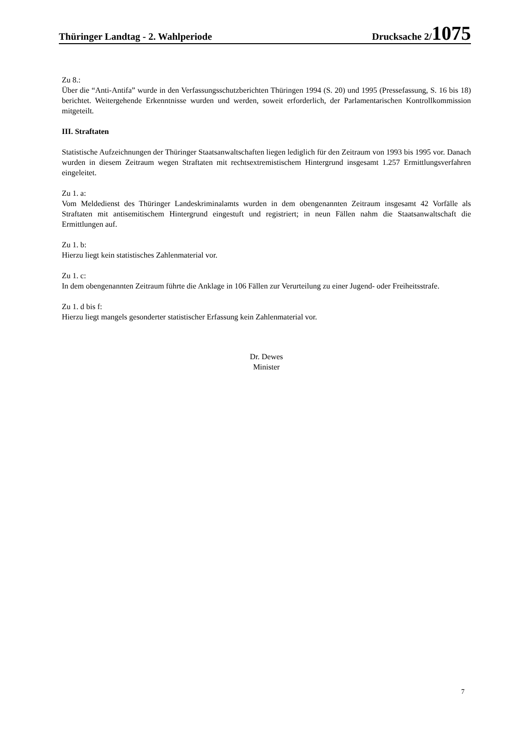Thüringer Landtag - 2. Wahlperiode Drucksache 2/1075
Zu 8.:
Über die “Anti-Antifa” wurde in den Verfassungsschutzberichten Thüringen 1994 (S. 20) und 1995 (Pressefassung, S. 16 bis 18) berichtet. Weitergehende Erkenntnisse wurden und werden, soweit erforderlich, der Parlamentarischen Kontrollkommission mitgeteilt.
III. Straftaten
Statistische Aufzeichnungen der Thüringer Staatsanwaltschaften liegen lediglich für den Zeitraum von 1993 bis 1995 vor. Danach wurden in diesem Zeitraum wegen Straftaten mit rechtsextremistischem Hintergrund insgesamt 1.257 Ermittlungsverfahren eingeleitet.
Zu 1. a:
Vom Meldedienst des Thüringer Landeskriminalamts wurden in dem obengenannten Zeitraum insgesamt 42 Vorfälle als Straftaten mit antisemitischem Hintergrund eingestuft und registriert; in neun Fällen nahm die Staatsanwaltschaft die Ermittlungen auf.
Zu 1. b:
Hierzu liegt kein statistisches Zahlenmaterial vor.
Zu 1. c:
In dem obengenannten Zeitraum führte die Anklage in 106 Fällen zur Verurteilung zu einer Jugend- oder Freiheitsstrafe.
Zu 1. d bis f:
Hierzu liegt mangels gesonderter statistischer Erfassung kein Zahlenmaterial vor.
Dr. Dewes
Minister
7